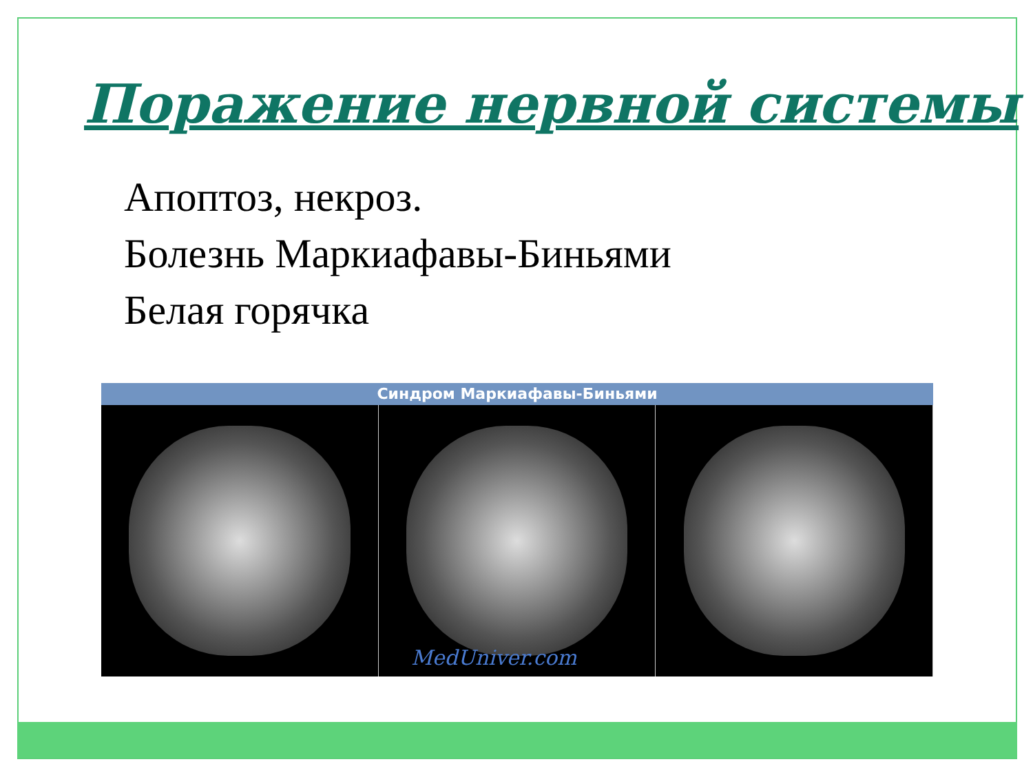Поражение нервной системы
Апоптоз, некроз.
Болезнь Маркиафавы-Биньями
Белая горячка
Синдром Маркиафавы-Биньями
MedUniver.com